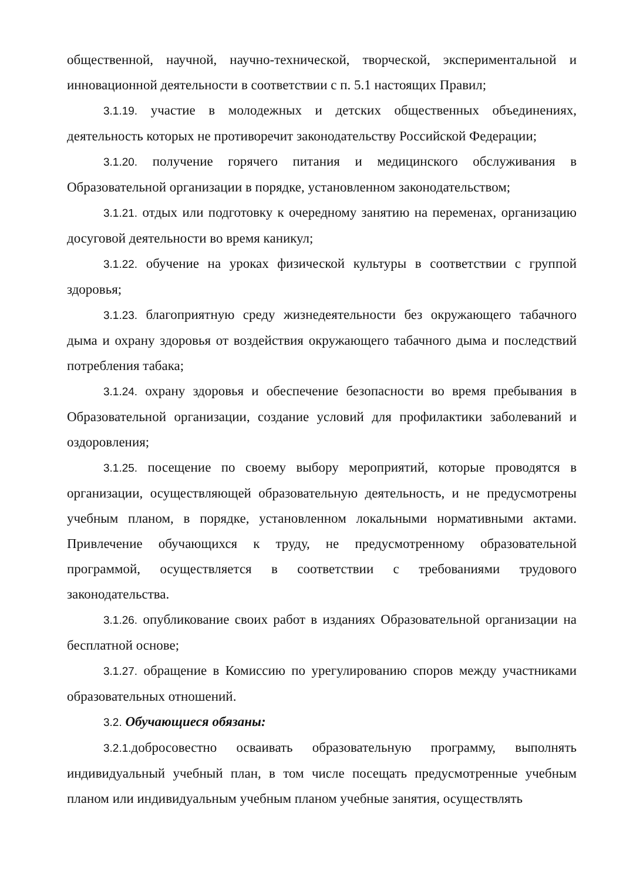общественной, научной, научно-технической, творческой, экспериментальной и инновационной деятельности в соответствии с п. 5.1 настоящих Правил;
3.1.19. участие в молодежных и детских общественных объединениях, деятельность которых не противоречит законодательству Российской Федерации;
3.1.20. получение горячего питания и медицинского обслуживания в Образовательной организации в порядке, установленном законодательством;
3.1.21. отдых или подготовку к очередному занятию на переменах, организацию досуговой деятельности во время каникул;
3.1.22. обучение на уроках физической культуры в соответствии с группой здоровья;
3.1.23. благоприятную среду жизнедеятельности без окружающего табачного дыма и охрану здоровья от воздействия окружающего табачного дыма и последствий потребления табака;
3.1.24. охрану здоровья и обеспечение безопасности во время пребывания в Образовательной организации, создание условий для профилактики заболеваний и оздоровления;
3.1.25. посещение по своему выбору мероприятий, которые проводятся в организации, осуществляющей образовательную деятельность, и не предусмотрены учебным планом, в порядке, установленном локальными нормативными актами. Привлечение обучающихся к труду, не предусмотренному образовательной программой, осуществляется в соответствии с требованиями трудового законодательства.
3.1.26. опубликование своих работ в изданиях Образовательной организации на бесплатной основе;
3.1.27. обращение в Комиссию по урегулированию споров между участниками образовательных отношений.
3.2. Обучающиеся обязаны:
3.2.1. добросовестно осваивать образовательную программу, выполнять индивидуальный учебный план, в том числе посещать предусмотренные учебным планом или индивидуальным учебным планом учебные занятия, осуществлять